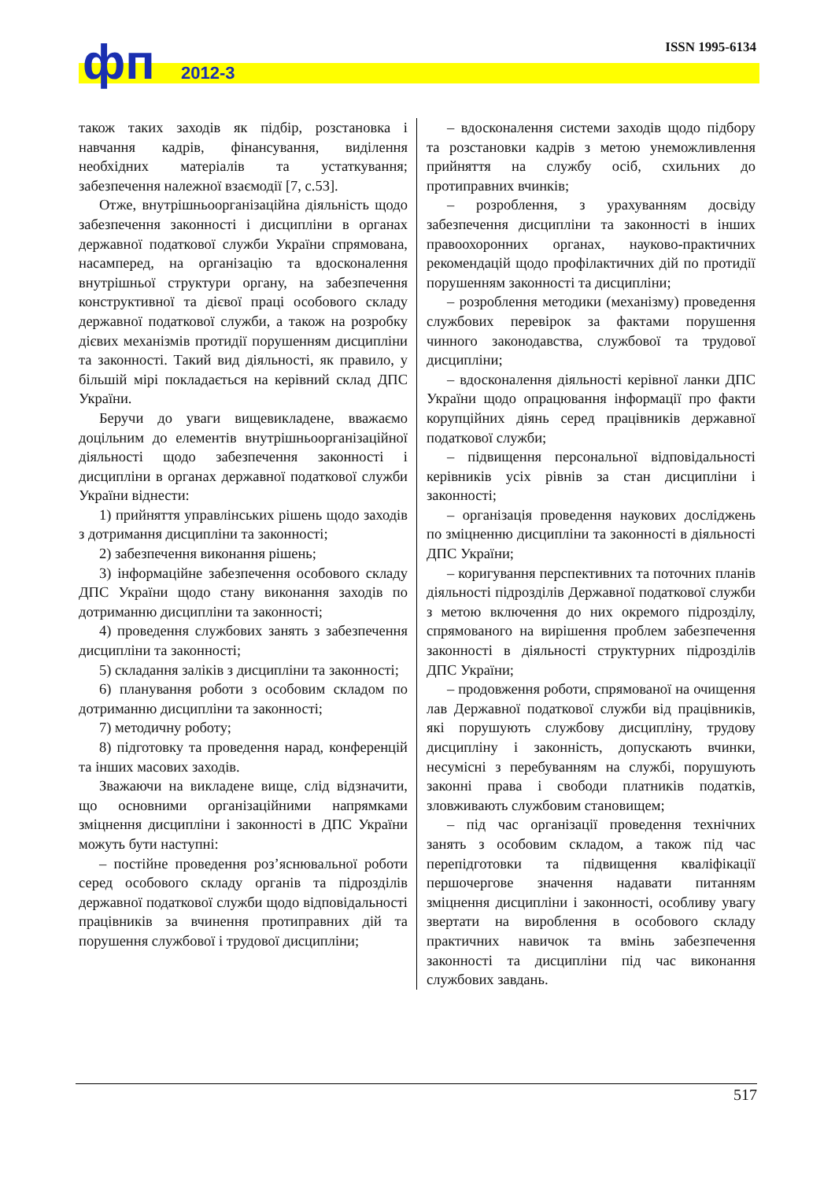ISSN 1995-6134 фп 2012-3
також таких заходів як підбір, розстановка і навчання кадрів, фінансування, виділення необхідних матеріалів та устаткування; забезпечення належної взаємодії [7, с.53].
Отже, внутрішньоорганізаційна діяльність щодо забезпечення законності і дисципліни в органах державної податкової служби України спрямована, насамперед, на організацію та вдосконалення внутрішньої структури органу, на забезпечення конструктивної та дієвої праці особового складу державної податкової служби, а також на розробку дієвих механізмів протидії порушенням дисципліни та законності. Такий вид діяльності, як правило, у більшій мірі покладається на керівний склад ДПС України.
Беручи до уваги вищевикладене, вважаємо доцільним до елементів внутрішньоорганізаційної діяльності щодо забезпечення законності і дисципліни в органах державної податкової служби України віднести:
1) прийняття управлінських рішень щодо заходів з дотримання дисципліни та законності;
2) забезпечення виконання рішень;
3) інформаційне забезпечення особового складу ДПС України щодо стану виконання заходів по дотриманню дисципліни та законності;
4) проведення службових занять з забезпечення дисципліни та законності;
5) складання заліків з дисципліни та законності;
6) планування роботи з особовим складом по дотриманню дисципліни та законності;
7) методичну роботу;
8) підготовку та проведення нарад, конференцій та інших масових заходів.
Зважаючи на викладене вище, слід відзначити, що основними організаційними напрямками зміцнення дисципліни і законності в ДПС України можуть бути наступні:
– постійне проведення роз’яснювальної роботи серед особового складу органів та підрозділів державної податкової служби щодо відповідальності працівників за вчинення протиправних дій та порушення службової і трудової дисципліни;
– вдосконалення системи заходів щодо підбору та розстановки кадрів з метою унеможливлення прийняття на службу осіб, схильних до протиправних вчинків;
– розроблення, з урахуванням досвіду забезпечення дисципліни та законності в інших правоохоронних органах, науково-практичних рекомендацій щодо профілактичних дій по протидії порушенням законності та дисципліни;
– розроблення методики (механізму) проведення службових перевірок за фактами порушення чинного законодавства, службової та трудової дисципліни;
– вдосконалення діяльності керівної ланки ДПС України щодо опрацювання інформації про факти корупційних діянь серед працівників державної податкової служби;
– підвищення персональної відповідальності керівників усіх рівнів за стан дисципліни і законності;
– організація проведення наукових досліджень по зміцненню дисципліни та законності в діяльності ДПС України;
– коригування перспективних та поточних планів діяльності підрозділів Державної податкової служби з метою включення до них окремого підрозділу, спрямованого на вирішення проблем забезпечення законності в діяльності структурних підрозділів ДПС України;
– продовження роботи, спрямованої на очищення лав Державної податкової служби від працівників, які порушують службову дисципліну, трудову дисципліну і законність, допускають вчинки, несумісні з перебуванням на службі, порушують законні права і свободи платників податків, зловживають службовим становищем;
– під час організації проведення технічних занять з особовим складом, а також під час перепідготовки та підвищення кваліфікації першочергове значення надавати питанням зміцнення дисципліни і законності, особливу увагу звертати на вироблення в особового складу практичних навичок та вмінь забезпечення законності та дисципліни під час виконання службових завдань.
517